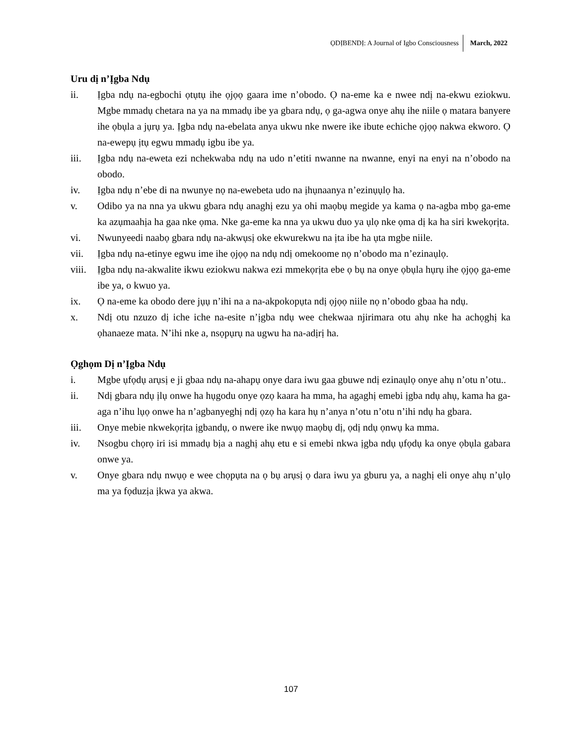ỌDỊBENDỊ: A Journal of Igbo Consciousness March, 2022
Uru dị n’Ịgba Ndụ
ii. Ịgba ndụ na-egbochi ọtụtụ ihe ọjọọ gaara ime n’obodo. Ọ na-eme ka e nwee ndị na-ekwu eziokwu. Mgbe mmadụ chetara na ya na mmadụ ibe ya gbara ndụ, ọ ga-agwa onye ahụ ihe niile ọ matara banyere ihe ọbụla a jụrụ ya. Ịgba ndụ na-ebelata anya ukwu nke nwere ike ibute echiche ọjọọ nakwa ekworo. Ọ na-ewepụ ịtụ egwu mmadụ igbu ibe ya.
iii. Ịgba ndụ na-eweta ezi nchekwaba ndụ na udo n’etiti nwanne na nwanne, enyi na enyi na n’obodo na obodo.
iv. Ịgba ndụ n’ebe di na nwunye nọ na-ewebeta udo na ịhụnaanya n’ezinụụlọ ha.
v. Odibo ya na nna ya ukwu gbara ndụ anaghị ezu ya ohi maọbụ megide ya kama ọ na-agba mbọ ga-eme ka azụmaahịa ha gaa nke ọma. Nke ga-eme ka nna ya ukwu duo ya ụlọ nke ọma dị ka ha siri kwekọrịta.
vi. Nwunyeedi naabọ gbara ndụ na-akwụsị oke ekwurekwu na ịta ibe ha ụta mgbe niile.
vii. Ịgba ndụ na-etinye egwu ime ihe ọjọọ na ndụ ndị omekoome nọ n’obodo ma n’ezinaụlọ.
viii. Ịgba ndụ na-akwalite ikwu eziokwu nakwa ezi mmekọrịta ebe ọ bụ na onye ọbụla hụrụ ihe ọjọọ ga-eme ibe ya, o kwuo ya.
ix. Ọ na-eme ka obodo dere jụụ n’ihi na a na-akpokopụta ndị ọjọọ niile nọ n’obodo gbaa ha ndụ.
x. Ndị otu nzuzo dị iche iche na-esite n’ịgba ndụ wee chekwaa njirimara otu ahụ nke ha achọghị ka ọhanaeze mata. N’ihi nke a, nsọpụrụ na ugwu ha na-adịrị ha.
Ọghọm Dị n’Ịgba Ndụ
i. Mgbe ụfọdụ arụsị e ji gbaa ndụ na-ahapụ onye dara iwu gaa gbuwe ndị ezinaụlọ onye ahụ n’otu n’otu..
ii. Ndị gbara ndụ ịlụ onwe ha hụgodu onye ọzọ kaara ha mma, ha agaghị emebi ịgba ndụ ahụ, kama ha ga-aga n’ihu lụọ onwe ha n’agbanyeghị ndị ọzọ ha kara hụ n’anya n’otu n’otu n’ihi ndụ ha gbara.
iii. Onye mebie nkwekọrịta ịgbandụ, o nwere ike nwụọ maọbụ dị, ọdị ndụ ọnwụ ka mma.
iv. Nsogbu chọrọ iri isi mmadụ bịa a naghị ahụ etu e si emebi nkwa ịgba ndụ ụfọdụ ka onye ọbụla gabara onwe ya.
v. Onye gbara ndụ nwụọ e wee chọpụta na ọ bụ arụsị ọ dara iwu ya gburu ya, a naghị eli onye ahụ n’ụlọ ma ya fọduzịa ịkwa ya akwa.
107